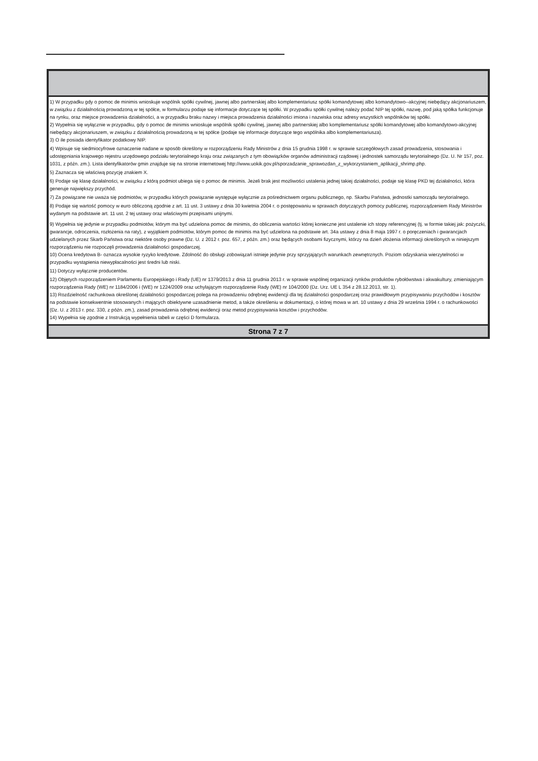1) W przypadku gdy o pomoc de minimis wnioskuje wspólnik spółki cywilnej, jawnej albo partnerskiej albo komplementariusz spółki komandytowej albo komandytowo--akcyjnej niebędący akcjonariuszem, w związku z działalnością prowadzoną w tej spółce, w formularzu podaje się informacje dotyczące tej spółki. W przypadku spółki cywilnej należy podać NIP tej spółki, nazwę, pod jaką spółka funkcjonuje na rynku, oraz miejsce prowadzenia działalności, a w przypadku braku nazwy i miejsca prowadzenia działalności imiona i nazwiska oraz adresy wszystkich wspólników tej spółki.
2) Wypełnia się wyłącznie w przypadku, gdy o pomoc de minimis wnioskuje wspólnik spółki cywilnej, jawnej albo partnerskiej albo komplementariusz spółki komandytowej albo komandytowo-akcyjnej niebędący akcjonariuszem, w związku z działalnością prowadzoną w tej spółce (podaje się informacje dotyczące tego wspólnika albo komplementariusza).
3) O ile posiada identyfikator podatkowy NIP.
4) Wpisuje się siedmiocyfrowe oznaczenie nadane w sposób określony w rozporządzeniu Rady Ministrów z dnia 15 grudnia 1998 r. w sprawie szczegółowych zasad prowadzenia, stosowania i udostępniania krajowego rejestru urzędowego podziału terytorialnego kraju oraz związanych z tym obowiązków organów administracji rządowej i jednostek samorządu terytorialnego (Dz. U. Nr 157, poz. 1031, z późn. zm.). Lista identyfikatorów gmin znajduje się na stronie internetowej http://www.uokik.gov.pl/sporzadzanie_sprawozdan_z_wykorzystaniem_aplikacji_shrimp.php.
5) Zaznacza się właściwą pozycję znakiem X.
6) Podaje się klasę działalności, w związku z którą podmiot ubiega się o pomoc de minimis. Jeżeli brak jest możliwości ustalenia jednej takiej działalności, podaje się klasę PKD tej działalności, która generuje największy przychód.
7) Za powiązane nie uważa się podmiotów, w przypadku których powiązanie występuje wyłącznie za pośrednictwem organu publicznego, np. Skarbu Państwa, jednostki samorządu terytorialnego.
8) Podaje się wartość pomocy w euro obliczoną zgodnie z art. 11 ust. 3 ustawy z dnia 30 kwietnia 2004 r. o postępowaniu w sprawach dotyczących pomocy publicznej, rozporządzeniem Rady Ministrów wydanym na podstawie art. 11 ust. 2 tej ustawy oraz właściwymi przepisami unijnymi.
9) Wypełnia się jedynie w przypadku podmiotów, którym ma być udzielona pomoc de minimis, do obliczenia wartości której konieczne jest ustalenie ich stopy referencyjnej (tj. w formie takiej jak: pożyczki, gwarancje, odroczenia, rozłożenia na raty), z wyjątkiem podmiotów, którym pomoc de minimis ma być udzielona na podstawie art. 34a ustawy z dnia 8 maja 1997 r. o poręczeniach i gwarancjach udzielanych przez Skarb Państwa oraz niektóre osoby prawne (Dz. U. z 2012 r. poz. 657, z późn. zm.) oraz będących osobami fizycznymi, którzy na dzień złożenia informacji określonych w niniejszym rozporządzeniu nie rozpoczęli prowadzenia działalności gospodarczej.
10) Ocena kredytowa B- oznacza wysokie ryzyko kredytowe. Zdolność do obsługi zobowiązań istnieje jedynie przy sprzyjających warunkach zewnętrznych. Poziom odzyskania wierzytelności w przypadku wystąpienia niewypłacalności jest średni lub niski.
11) Dotyczy wyłącznie producentów.
12) Objętych rozporządzeniem Parlamentu Europejskiego i Rady (UE) nr 1379/2013 z dnia 11 grudnia 2013 r. w sprawie wspólnej organizacji rynków produktów rybołówstwa i akwakultury, zmieniającym rozporządzenia Rady (WE) nr 1184/2006 i (WE) nr 1224/2009 oraz uchylającym rozporządzenie Rady (WE) nr 104/2000 (Dz. Urz. UE L 354 z 28.12.2013, str. 1).
13) Rozdzielność rachunkowa określonej działalności gospodarczej polega na prowadzeniu odrębnej ewidencji dla tej działalności gospodarczej oraz prawidłowym przypisywaniu przychodów i kosztów na podstawie konsekwentnie stosowanych i mających obiektywne uzasadnienie metod, a także określeniu w dokumentacji, o której mowa w art. 10 ustawy z dnia 29 września 1994 r. o rachunkowości (Dz. U. z 2013 r. poz. 330, z późn. zm.), zasad prowadzenia odrębnej ewidencji oraz metod przypisywania kosztów i przychodów.
14) Wypełnia się zgodnie z Instrukcją wypełnienia tabeli w części D formularza.
Strona 7 z 7